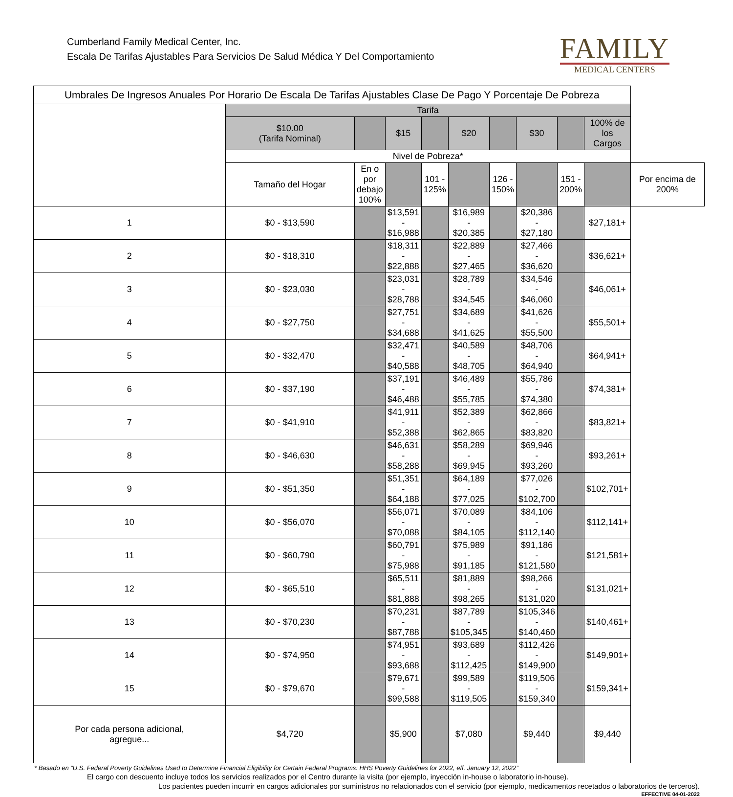Cumberland Family Medical Center, Inc.
Escala De Tarifas Ajustables Para Servicios De Salud Médica Y Del Comportamiento
FAMILY
MEDICAL CENTERS
| Umbrales De Ingresos Anuales Por Horario De Escala De Tarifas Ajustables Clase De Pago Y Porcentaje De Pobreza | | | | | | | | | | |
| --- | --- | --- | --- | --- | --- | --- | --- | --- | --- | --- |
| | Tarifa | | | | | | | | | |
| | $10.00 (Tarifa Nominal) | | $15 | | $20 | | $30 | | 100% de los Cargos | |
| | Nivel de Pobreza* | | | | | | | | | |
| | Tamaño del Hogar | En o por debajo 100% | | 101 - 125% | | 126 - 150% | | 151 - 200% | | Por encima de 200% |
| 1 | $0 - $13,590 | | $13,591 - $16,988 | | $16,989 - $20,385 | | $20,386 - $27,180 | | $27,181+ | |
| 2 | $0 - $18,310 | | $18,311 - $22,888 | | $22,889 - $27,465 | | $27,466 - $36,620 | | $36,621+ | |
| 3 | $0 - $23,030 | | $23,031 - $28,788 | | $28,789 - $34,545 | | $34,546 - $46,060 | | $46,061+ | |
| 4 | $0 - $27,750 | | $27,751 - $34,688 | | $34,689 - $41,625 | | $41,626 - $55,500 | | $55,501+ | |
| 5 | $0 - $32,470 | | $32,471 - $40,588 | | $40,589 - $48,705 | | $48,706 - $64,940 | | $64,941+ | |
| 6 | $0 - $37,190 | | $37,191 - $46,488 | | $46,489 - $55,785 | | $55,786 - $74,380 | | $74,381+ | |
| 7 | $0 - $41,910 | | $41,911 - $52,388 | | $52,389 - $62,865 | | $62,866 - $83,820 | | $83,821+ | |
| 8 | $0 - $46,630 | | $46,631 - $58,288 | | $58,289 - $69,945 | | $69,946 - $93,260 | | $93,261+ | |
| 9 | $0 - $51,350 | | $51,351 - $64,188 | | $64,189 - $77,025 | | $77,026 - $102,700 | | $102,701+ | |
| 10 | $0 - $56,070 | | $56,071 - $70,088 | | $70,089 - $84,105 | | $84,106 - $112,140 | | $112,141+ | |
| 11 | $0 - $60,790 | | $60,791 - $75,988 | | $75,989 - $91,185 | | $91,186 - $121,580 | | $121,581+ | |
| 12 | $0 - $65,510 | | $65,511 - $81,888 | | $81,889 - $98,265 | | $98,266 - $131,020 | | $131,021+ | |
| 13 | $0 - $70,230 | | $70,231 - $87,788 | | $87,789 - $105,345 | | $105,346 - $140,460 | | $140,461+ | |
| 14 | $0 - $74,950 | | $74,951 - $93,688 | | $93,689 - $112,425 | | $112,426 - $149,900 | | $149,901+ | |
| 15 | $0 - $79,670 | | $79,671 - $99,588 | | $99,589 - $119,505 | | $119,506 - $159,340 | | $159,341+ | |
| Por cada persona adicional, agregue... | $4,720 | | $5,900 | | $7,080 | | $9,440 | | $9,440 | |
* Basado en “U.S. Federal Poverty Guidelines Used to Determine Financial Eligibility for Certain Federal Programs: HHS Poverty Guidelines for 2022, eff. January 12, 2022”
El cargo con descuento incluye todos los servicios realizados por el Centro durante la visita (por ejemplo, inyección in-house o laboratorio in-house).
Los pacientes pueden incurrir en cargos adicionales por suministros no relacionados con el servicio (por ejemplo, medicamentos recetados o laboratorios de terceros).
EFFECTIVE 04-01-2022